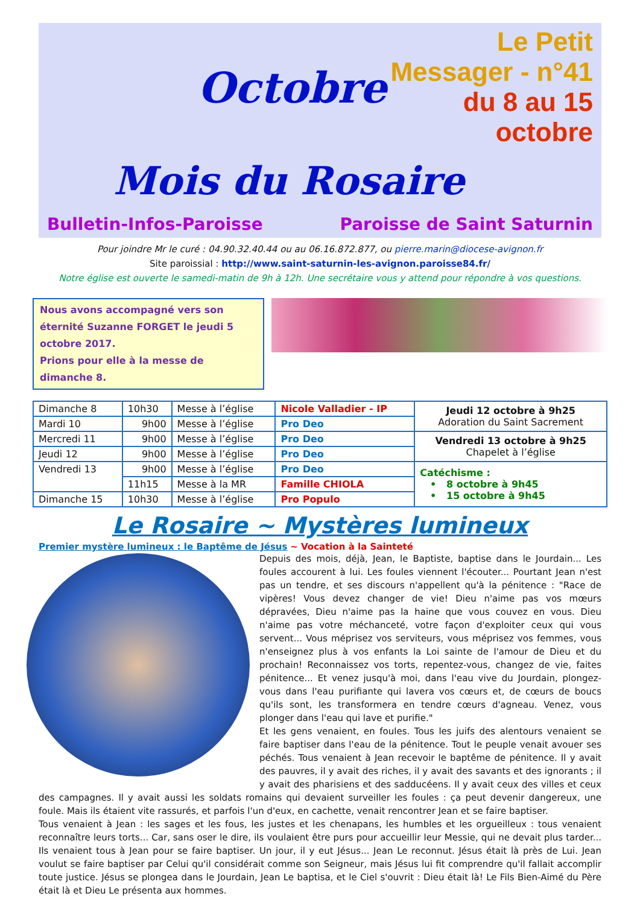Octobre
Le Petit Messager - n°41
du 8 au 15 octobre
Mois du Rosaire
Bulletin-Infos-Paroisse Paroisse de Saint Saturnin
Pour joindre Mr le curé : 04.90.32.40.44 ou au 06.16.872.877, ou pierre.marin@diocese-avignon.fr
Site paroissial : http://www.saint-saturnin-les-avignon.paroisse84.fr/
Notre église est ouverte le samedi-matin de 9h à 12h. Une secrétaire vous y attend pour répondre à vos questions.
Nous avons accompagné vers son éternité Suzanne FORGET le jeudi 5 octobre 2017.
Prions pour elle à la messe de dimanche 8.
| Dimanche 8 | 10h30 | Messe à l’église | Nicole Valladier - IP | Jeudi 12 octobre à 9h25 Adoration du Saint Sacrement |
| Mardi 10 | 9h00 | Messe à l’église | Pro Deo | |
| Mercredi 11 | 9h00 | Messe à l’église | Pro Deo | Vendredi 13 octobre à 9h25 Chapelet à l’église |
| Jeudi 12 | 9h00 | Messe à l’église | Pro Deo | |
| Vendredi 13 | 9h00 | Messe à l’église | Pro Deo | Catéchisme : • 8 octobre à 9h45 • 15 octobre à 9h45 |
| | 11h15 | Messe à la MR | Famille CHIOLA | |
| Dimanche 15 | 10h30 | Messe à l’église | Pro Populo | |
Le Rosaire ~ Mystères lumineux
Premier mystère lumineux : le Baptême de Jésus ~ Vocation à la Sainteté
Depuis des mois, déjà, Jean, le Baptiste, baptise dans le Jourdain... Les foules accourent à lui. Les foules viennent l'écouter... Pourtant Jean n'est pas un tendre, et ses discours n'appellent qu'à la pénitence : "Race de vipères! Vous devez changer de vie! Dieu n'aime pas vos mœurs dépravées, Dieu n'aime pas la haine que vous couvez en vous. Dieu n'aime pas votre méchanceté, votre façon d'exploiter ceux qui vous servent... Vous méprisez vos serviteurs, vous méprisez vos femmes, vous n'enseignez plus à vos enfants la Loi sainte de l'amour de Dieu et du prochain! Reconnaissez vos torts, repentez-vous, changez de vie, faites pénitence... Et venez jusqu'à moi, dans l'eau vive du Jourdain, plongez-vous dans l'eau purifiante qui lavera vos cœurs et, de cœurs de boucs qu'ils sont, les transformera en tendre cœurs d'agneau. Venez, vous plonger dans l'eau qui lave et purifie."
Et les gens venaient, en foules. Tous les juifs des alentours venaient se faire baptiser dans l'eau de la pénitence. Tout le peuple venait avouer ses péchés. Tous venaient à Jean recevoir le baptême de pénitence. Il y avait des pauvres, il y avait des riches, il y avait des savants et des ignorants ; il y avait des pharisiens et des sadducéens. Il y avait ceux des villes et ceux des campagnes. Il y avait aussi les soldats romains qui devaient surveiller les foules : ça peut devenir dangereux, une foule. Mais ils étaient vite rassurés, et parfois l'un d'eux, en cachette, venait rencontrer Jean et se faire baptiser.
Tous venaient à Jean : les sages et les fous, les justes et les chenapans, les humbles et les orgueilleux : tous venaient reconnaître leurs torts... Car, sans oser le dire, ils voulaient être purs pour accueillir leur Messie, qui ne devait plus tarder... Ils venaient tous à Jean pour se faire baptiser. Un jour, il y eut Jésus... Jean Le reconnut. Jésus était là près de Lui. Jean voulut se faire baptiser par Celui qu'il considérait comme son Seigneur, mais Jésus lui fit comprendre qu'il fallait accomplir toute justice. Jésus se plongea dans le Jourdain, Jean Le baptisa, et le Ciel s'ouvrit : Dieu était là! Le Fils Bien-Aimé du Père était là et Dieu Le présenta aux hommes.